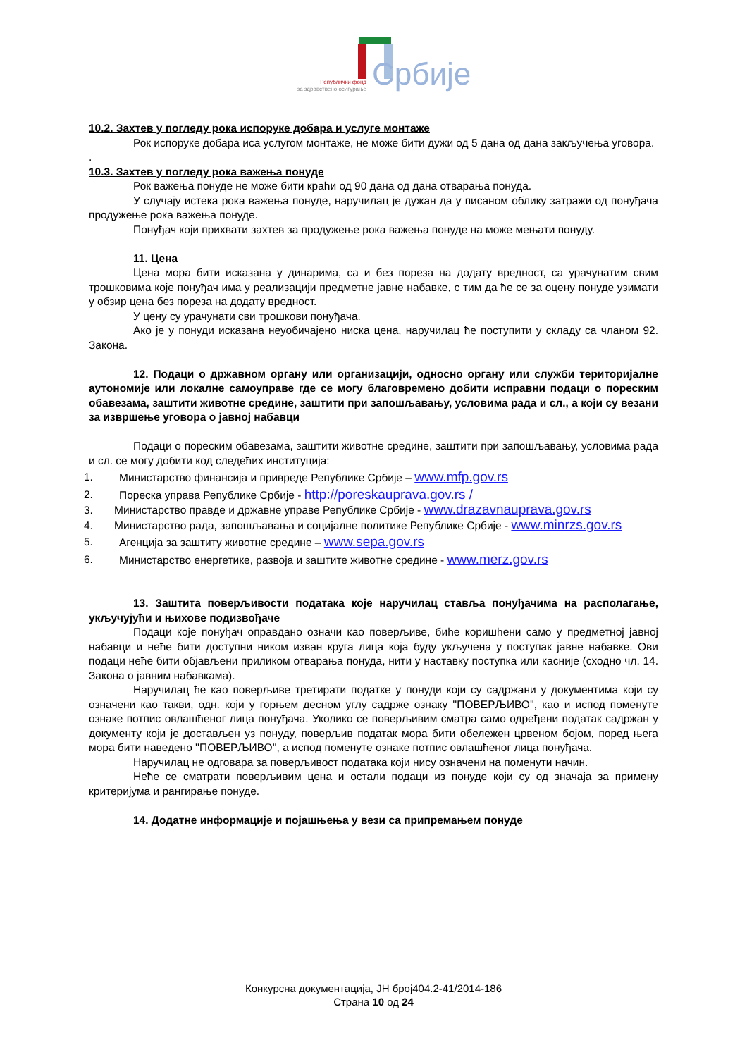Републички фонд
за здравствено осигурање
Србије
10.2. Захтев у погледу рока испоруке добара и услуге монтаже
Рок испоруке добара иса услугом монтаже, не може бити дужи од 5 дана од дана закључења уговора.
.
10.3. Захтев у погледу рока важења понуде
Рок важења понуде не може бити краћи од 90 дана од дана отварања понуда.
У случају истека рока важења понуде, наручилац је дужан да у писаном облику затражи од понуђача продужење рока важења понуде.
Понуђач који прихвати захтев за продужење рока важења понуде на може мењати понуду.
11. Цена
Цена мора бити исказана у динарима, са и без пореза на додату вредност, са урачунатим свим трошковима које понуђач има у реализацији предметне јавне набавке, с тим да ће се за оцену понуде узимати у обзир цена без пореза на додату вредност.
У цену су урачунати сви трошкови понуђача.
Ако је у понуди исказана неуобичајено ниска цена, наручилац ће поступити у складу са чланом 92. Закона.
12. Подаци о државном органу или организацији, односно органу или служби територијалне аутономије или локалне самоуправе где се могу благовремено добити исправни подаци о пореским обавезама, заштити животне средине, заштити при запошљавању, условима рада и сл., а који су везани за извршење уговора о јавној набавци
Подаци о пореским обавезама, заштити животне средине, заштити при запошљавању, условима рада и сл. се могу добити код следећих институција:
1. Министарство финансија и привреде Републике Србије – www.mfp.gov.rs
2. Пореска управа Републике Србије - http://poreskauprava.gov.rs /
3. Министарство правде и државне управе Републике Србије - www.drazavnauprava.gov.rs
4. Министарство рада, запошљавања и социјалне политике Републике Србије - www.minrzs.gov.rs
5. Агенција за заштиту животне средине – www.sepa.gov.rs
6. Министарство енергетике, развоја и заштите животне средине - www.merz.gov.rs
13. Заштита поверљивости података које наручилац ставља понуђачима на располагање, укључујући и њихове подизвођаче
Подаци које понуђач оправдано означи као поверљиве, биће коришћени само у предметној јавној набавци и неће бити доступни ником изван круга лица која буду укључена у поступак јавне набавке. Ови подаци неће бити објављени приликом отварања понуда, нити у наставку поступка или касније (сходно чл. 14. Закона о јавним набавкама).
Наручилац ће као поверљиве третирати податке у понуди који су садржани у документима који су означени као такви, одн. који у горњем десном углу садрже ознаку ''ПОВЕРЉИВО'', као и испод поменуте ознаке потпис овлашћеног лица понуђача. Уколико се поверљивим сматра само одређени податак садржан у документу који је достављен уз понуду, поверљив податак мора бити обележен црвеном бојом, поред њега мора бити наведено ''ПОВЕРЉИВО'', а испод поменуте ознаке потпис овлашћеног лица понуђача.
Наручилац не одговара за поверљивост података који нису означени на поменути начин.
Неће се сматрати поверљивим цена и остали подаци из понуде који су од значаја за примену критеријума и рангирање понуде.
14. Додатне информације и појашњења у вези са припремањем понуде
Конкурсна документација, ЈН број404.2-41/2014-186
Страна 10 од 24